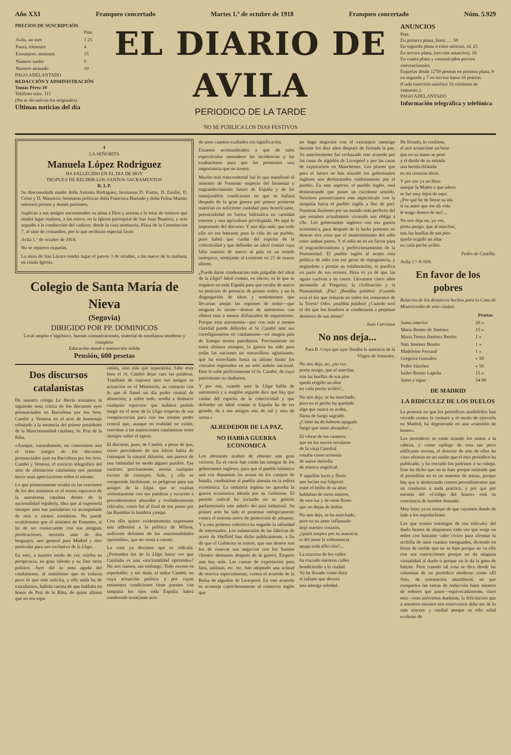Año XXI Franqueo concertado Martes 1.º de octubre de 1918 Franqueo concertado Núm. 5.929
PRECIOS DE SUSCRIPCIÓN
| | Ptas. |
| Avila, un mes | 1 25 |
| Fuera, trimestre | 4 |
| Extranjero, semestre | 15 |
| Número suelto | 5 |
| Número atrasado | 10 |
PAGO ADELANTADO
REDACCIÓN Y ADMINISTRACIÓN
Tomás Pérez 10
Teléfono núm. 111
(No se devuelven los originales).
Ultimas noticias del día
EL DIARIO DE AVILA
PERIODICO DE LA TARDE
NO SE PUBLICA LOS DIAS FESTIVOS
ANUNCIOS
Ptas.
En primera plana, línea ..... 50
En segunda plana ó entre noticias, id. 25
En tercera plana, (sección anuncios). 10
En cuarta plana y comunicados precios convencionales.
Esquelas desde 12'50 pesetas en primera plana, 9 en segunda y 7 en tercera hasta 10 pesetas.
(Cada inserción satisfará 10 céntimos de impuesto.)
PAGO ADELANTADO
Información telegráfica y telefónica
✝
LA SEÑORITA
Manuela López Rodriguez
HA FALLECIDO EN EL DIA DE HOY
DESPUES DE RECIBIR LOS SANTOS SACRAMENTOS
R. I. P.
Su desconsolada madre doña Antonia Rodriguez; hermanos D. Frutos, D. Emilio, D. Celso y D. Mauricio; hermanas políticas doña Francisca Hurtado y doña Felisa Martín; sobrinos primos y demás parientes,
Suplican a sus amigos encomienden su alma a Dios y asistan a la misa de entierro que tendrá lugar mañana, a las nueve, en la Iglesia parroquial de San Juan Bautista, y acto seguido a la conducción del cadáver, desde la casa mortuoria, Plaza de la Constitución 7, al sitio de costumbre, por lo que recibirán especial favor.
Avila 1.º de octubre de 1918.
No se reparten esquelas.
La misa de San Lázaro tendrá lugar el jueves 3 de octubre, a las nueve de la mañana, en citada Iglesia.
Colegio de Santa María de Nieva
(Segovia)
DIRIGIDO POR PP. DOMINICOS
Local amplio e higiénico, buenas comunicaciones, material de enseñanza moderno y completo
Educación moral e instrucción sólida
Pensión, 600 pesetas
Dos discursos catalanistas
De nuestro colega La Iberia tomamos la siguiente nota crítica de los discursos ayer pronunciados en Barcelona por los Sres. Cambó y Ventosa en el acto de homenaje tributado a la memoria del primer presidente de la Mancomunidad catalana, Sr. Prat de la Riba.
«Aunque, naturalmente, no conocemos aún el texto íntegro de los discursos pronunciados ayer en Barcelona por los Sres. Cambó y Ventosa, el extracto telegráfico del acto de afirmación catalanista nos permite hacer unas apreciaciones sobre el mismo.
Lo que primeramente resalta en las oraciones de los dos ministros es el eterno equívoco de la autonomía catalana dentro de la nacionalidad española, idea que al exponerla siempre ante sus partidarios va acompañada de más o menos estridores. No puede ocultársenos que el ministro de Fomento, si ha de ser consecuente con sus antiguas predicaciones, necesita usar de dos lenguajes, uno general para Madrid y otro particular para uso exclusivo de la Lliga.
En esto, a nuestro modo de ver, estriba su perspicacia, su gran talento y su fino tacto político. Ayer dió la nota aguda del catalanismo, al manifestar que es todavía poco lo que éste solicita, y ello nada ha de extrañarnos, habida cuenta de que hablaba en honor de Prat de la Riba, de quien afirmó que no era sepa-
ratista, sino más que separatista. Sabe muy bien el Sr. Cambó dejar caer las palabras. Tratábase de exponer ante sus amigos su actuación en el Ministerio, su contacto con lo que él llamó un día poder central de absorción; y sobre todo, tendía a deshacer cualquier equívoco que hubiera podido surgir en el seno de la Lliga respecto de sus complacencias para con ese mismo poder central que, aunque en realidad no existe, conviene a las aspiraciones catalanistas tener siempre sobre el tapete.
El discurso, pues, de Cambó, a pesar de que, como proviniente de sus labios había de conseguir la natural difusión, nos parece de una intimidad en modo alguno punible. Ese carácter, precisamente, atenúa cualquier exceso de concepto. Solo, y ello se comprende fácilmente, es peligroso para sus amigos de la Lliga, que se exaltan violentamente con sus palabras y recurren a procedimientos absurdos y verdaderamente ridículos, como fué al final de ese paseo por las Ramblas la bandera yanqui.
Con ello quiere evidentemente expresarse una adhesión a la política de Wilson, sedicente defensor de las «nacionalidades oprimidas», que no venía a cuento.
La cosa ya decimos que es ridícula. ¿Pretenden los de la Lliga hacer ver que Cataluña es una «nacionalidad oprimida»? No nos riamos, sin embargo. Todo exceso es reprobable; y sin duda, el señor Cambó, en cuya actuación política y por cuyas eminentes condiciones tiene puestos con simpatía los ojos toda España, habrá condenado semejante acto
de unos cuantos exaltados sin significación.
Estamos acostumbrados a que de tales espectáculos menudeen las incidencias y las exaltaciones para que les prestemos una importancia que no tienen.
Mucho más trascendental fué lo que manifestó el ministro de Fomento respecto del bienestar y engrandecimiento futuro de España y de las inmejorables condiciones en que se hallará después de la gran guerra por poseer primeras materias en suficiente cantidad para beneficiarse, potencialidad en fuerza hidráulica en cantidad enorme y una agricultura privilegiada. He aquí lo importante del discurso. Y aún dijo más: que todo ello no era bastante para la vida de un pueblo, pues habrá que cuidar del espíritu de la colectividad y que defender un ideal común cuya falta sumiría de nuevo al país en un estado anárquico, semejante al existente en 21 de marzo último.
¿Puede darse condenación más palpable del ideal de la Lliga? Ideal común, en efecto, es lo que se requiere en toda España para que recabe de nuevo su posición de potencia de primer orden, y no la disgregación de ideas y sentimientos que llevarían anejas las regiones de sentir—que ninguna lo siente—deseos de autonomía con ribetes más o menos disfrazados de separatismo. Porque esta autonomía—que con más o menos claridad puede defender el Sr. Cambó ante sus correligionarios en catalanismo—en ningún país de Europa tienen partidarios. Precisamente en estos últimos tiempos, la guerra ha sido para todas las naciones un maravilloso aglutinante, que ha estrechado hasta su último límite los vínculos regionales en un solo anhelo nacional. Esto lo sabe perfectamente el Sr. Cambó, de cuyo patriotismo no dudamos.
Y por eso, cuando ante la Lliga habla de autonomía y a renglón seguido dice que hay que cuidar del espíritu de la colectividad y que defender un ideal común si España ha de ser grande, da a sus amigos una de cal y otra de arena.»
ALREDEDOR DE LA PAZ,
NO HABRA GUERRA ECONOMICA
Los alemanes acaban de obtener una gran victoria. En el vacío han caído las arengas de los gobernantes ingleses, para que el pueblo británico una vez depuestas las armas en los campos de batalla, combatiese al pueblo alemán en la esfera económica. La industria inglesa no aprueba la guerra económica ideada por su Gobierno. El partido radical ha incluído en su gestión parlamentaria este anhelo del país industrial. Su primer acto ha sido el protestar enérgicamente contra el sistema único de protección de aduanas. Y a esta protesta colectiva ha seguido la infinidad de interesados. Los industriales de las fábricas de acero de Sheffeld han dicho públicamente, a fin de que el Gobierno se entere, que sus deseos son los de renovar sus negocios con los buenos clientes alemanes después de la guerra. Empero aún hay más. Las causas de exportación para lana, anilinas, etc. etc. han adoptado una actitud de reserva especialmente, contra el acuerdo de la Bolsa de algodón de Liverpool. En este acuerdo se aconseja caprichosamente al comercio inglés que
no haga negocios con el extranjero enemigo durante los diez años después de firmada la paz. Ya anteriormente fué rechazado este acuerdo por las casas de algodón de Liverpool y por las casas de exportación en Manchester. Los planes que para el futuro se han trazado los gobernantes ingleses son desbaratados ruidosamente por el pueblo. En este aspecto, el pueblo inglés, está demostrando que posee un excelente sentido. Nosotros presenciamos este espectáculo con la simpatía hacia el pueblo inglés a flor de piel. Nuestras ilusiones por un mundo más perfecto del que estamos actualmente viviendo nos obliga a ello. Los gobernantes ingleses con esa guerra económica, para después de la lucha presente no desean otra cosa que el mantenimiento del odio entre ambas partes. Y el odio no es un factor para el engrandecimiento y perfeccionamiento de la Humanidad. El pueblo inglés al acojer esta política de odio con ese gesto de repugnancia, y negándose a prestar su colaboración, se purifica en parte de sus errores. Hora es ya de que las aguas vuelvan a su cauce. Llevamos cinco años atentando al Progreso, la civilización y la Humanidad. ¡Paz! ¡Bendita palabra! ¡Cuando será el día que reinarás en todos los corazones de la Tierra? Odio. ¡maldita palabra! ¿Cuándo será el día que los hombres te condenarán a perpetuo destierro de sus almas?
Juan Carranza
No nos deja...
Para B. Coya que ayer lloraba la ausencia de la Virgen de Sonsoles.
No nos deja, no, ¿no ves
poeta amigo, que al marchar,
tras las huellas de sus pies
queda erigido un altar
en cada pecho avilés?...
No nos deja; se ha marchado,
pero en el pecho ha quedado
algo que nunca se acaba,
llama de fuego sagrado.
¿Cómo ha de haberse apagado
fuego que tanto abrasaba?...
El vibrar de los cantares
que en los muros seculares
de la vieja Catedral
sonaba como armonía
de suave melodía
de música angelical.
Y aquellas luces y flores
que lucían sus fulgores
entre el brillo de su altar,
hablaban de otros amores,
de otra luz y de otras flores
que no dejan de brillar.
No nos deja, se ha marchado,
pero en su amor inflamado
dejó nuestro corazón,
¿quién suspira por su ausencia
si del amor la vehemencia
apaga toda aflicción?...
La azucena de los valles
ha cruzado nuestras calles
bendiciendo a la ciudad.
Yo he llorado como llora
el infante que devora
una amarga soledad.
He llorado, lo confieso,
el aire arrancóme un beso
que en su mano se posó
y el dardo de su mirada
una herida dilatada
en mi corazón abrió.
Y por eso ya no lloro
aunque la Madre a que adoro
se fué muy lejos de aquí.
¿Por qué he de llorar su ida
si su amor que me dá vida
le tengo dentro de mí?...
No nos deja no, ya ves,
poeta amigo, que al marchar,
tras las huellas de sus pies
queda erigido un altar
en cada pecho avilés.
Pedro de Castilla.
Avila 1.º-X-918.
En favor de los pobres
Relación de los donativos hechos para la Casa de Misericordia de esta ciudad.
| | Pesetas |
| --- | --- |
| Suma anterior | 20 » |
| María Benito de Jiménez | 15 » |
| María Teresa Jiménez Benito | 1 » |
| Nati Jiménez Benito | 1 » |
| Madeleine Ferrand | 1 » |
| Gregoria González | » 50 |
| Pedro Sánchez | » 50 |
| Isidro Benito Lapeña | 15 » |
| Suma y sigue | 54 00 |
DE MADRID
LA RIDICULEZ DE LOS DUELOS
La protesta en que los periódicos madrileños han cerrado contra la censura y el modo de ejercerla en Madrid, ha degenerado en una «cuestión de honor».
Los periódicos se están tirando los tastos a la cabeza, y como epílogo de esta tan poco edificante escena, el director de uno de ellos ha visto ofensas en un suelto que el otro periódico ha publicado, y ha enviado los padrinos a su colega. Este ha dicho que no se bate porque entiende que el periodista no es un maestro de armas, porque hay que ir desterrando ciertos procedimientos que no conducen a nada práctico, y por que por encima del «Código del honor» está su conciencia de hombre honrado.
Muy bien; ya es tiempo de que vayamos dando de lado a los espadachines.
Los que somos enemigos de esa ridiculez del duelo hemos de alegrarnos cada vez que surge un señor con bastante valor cívico para afrontar la rechifla de unos cuantos menguados, diciendo en letras de molde que no se bate porque no va ello con sus convicciones porque no da ninguna virtualidad al duelo o porque no le da la gana de batirse. Pero cuando tal cosa se dice desde las columnas de un periódico moderno como «El Sol», de orientación ultraliberal, en que comparten las tareas de redacción buen número de señores que antes—equivocadamente, claro está—eran acérrimos duelistas, la felicitación que a nosotros mismos nos reservemos debe ser de lo más sincero y cordial porque es ello señal evidente de